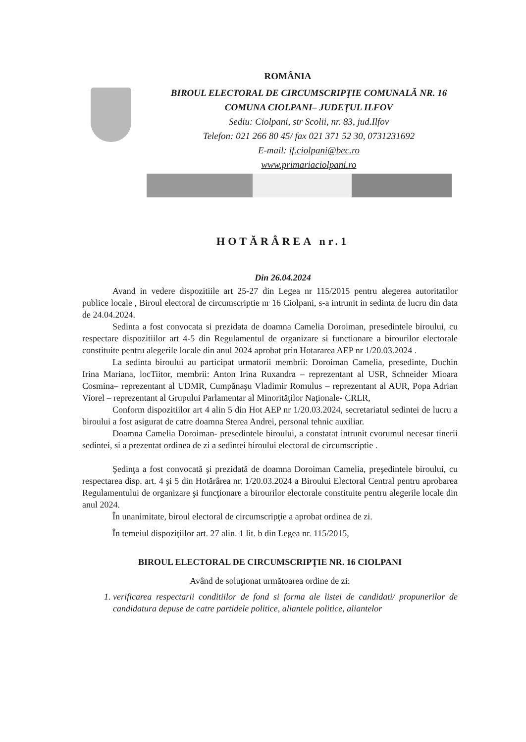ROMÂNIA
BIROUL ELECTORAL DE CIRCUMSCRIPŢIE COMUNALĂ NR. 16
COMUNA CIOLPANI– JUDEŢUL ILFOV
Sediu: Ciolpani, str Scolii, nr. 83, jud.Ilfov
Telefon: 021 266 80 45/ fax 021 371 52 30, 0731231692
E-mail: if.ciolpani@bec.ro
www.primariaciolpani.ro
HOTĂRÂREA nr.1
Din 26.04.2024
Avand in vedere dispozitiile art 25-27 din Legea nr 115/2015 pentru alegerea autoritatilor publice locale , Biroul electoral de circumscriptie nr 16 Ciolpani, s-a intrunit in sedinta de lucru din data de 24.04.2024.
Sedinta a fost convocata si prezidata de doamna Camelia Doroiman, presedintele biroului, cu respectare dispozitiilor art 4-5 din Regulamentul de organizare si functionare a birourilor electorale constituite pentru alegerile locale din anul 2024 aprobat prin Hotararea AEP nr 1/20.03.2024 .
La sedinta biroului au participat urmatorii membrii: Doroiman Camelia, presedinte, Duchin Irina Mariana, locTiitor, membrii: Anton Irina Ruxandra – reprezentant al USR, Schneider Mioara Cosmina– reprezentant al UDMR, Cumpănaşu Vladimir Romulus – reprezentant al AUR, Popa Adrian Viorel – reprezentant al Grupului Parlamentar al Minorităţilor Naţionale- CRLR,
Conform dispozitiilor art 4 alin 5 din Hot AEP nr 1/20.03.2024, secretariatul sedintei de lucru a biroului a fost asigurat de catre doamna Sterea Andrei, personal tehnic auxiliar.
Doamna Camelia Doroiman- presedintele biroului, a constatat intrunit cvorumul necesar tinerii sedintei, si a prezentat ordinea de zi a sedintei biroului electoral de circumscriptie .
Şedinţa a fost convocată şi prezidată de doamna Doroiman Camelia, preşedintele biroului, cu respectarea disp. art. 4 şi 5 din Hotărârea nr. 1/20.03.2024 a Biroului Electoral Central pentru aprobarea Regulamentului de organizare şi funcţionare a birourilor electorale constituite pentru alegerile locale din anul 2024.
În unanimitate, biroul electoral de circumscripţie a aprobat ordinea de zi.
În temeiul dispoziţiilor art. 27 alin. 1 lit. b din Legea nr. 115/2015,
BIROUL ELECTORAL DE CIRCUMSCRIPŢIE NR. 16 CIOLPANI
Având de soluţionat următoarea ordine de zi:
1. verificarea respectarii conditiilor de fond si forma ale listei de candidati/ propunerilor de candidatura depuse de catre partidele politice, aliantele politice, aliantelor